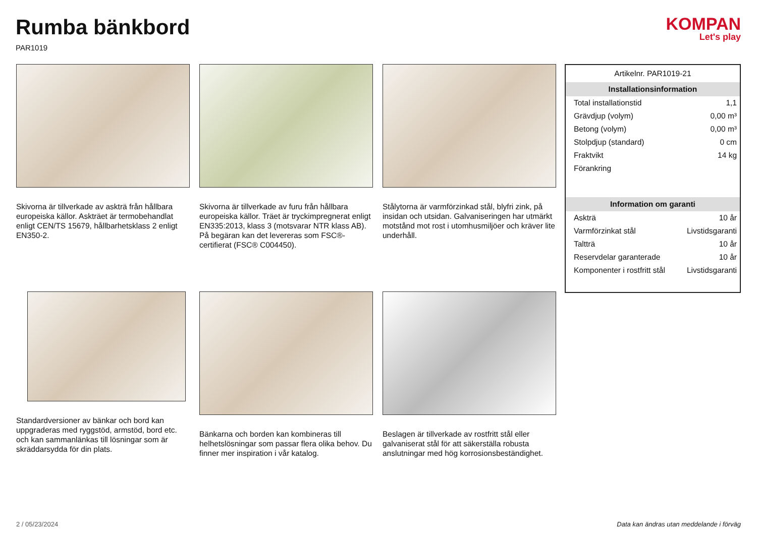Rumba bänkbord
PAR1019
KOMPAN
Let's play
Skivorna är tillverkade av askträ från hållbara europeiska källor. Askträet är termobehandlat enligt CEN/TS 15679, hållbarhetsklass 2 enligt EN350-2.
Skivorna är tillverkade av furu från hållbara europeiska källor. Träet är tryckimpregnerat enligt EN335:2013, klass 3 (motsvarar NTR klass AB). På begäran kan det levereras som FSC®-certifierat (FSC® C004450).
Stålytorna är varmförzinkad stål, blyfri zink, på insidan och utsidan. Galvaniseringen har utmärkt motstånd mot rost i utomhusmiljöer och kräver lite underhåll.
Standardversioner av bänkar och bord kan uppgraderas med ryggstöd, armstöd, bord etc. och kan sammanlänkas till lösningar som är skräddarsydda för din plats.
Bänkarna och borden kan kombineras till helhetslösningar som passar flera olika behov. Du finner mer inspiration i vår katalog.
Beslagen är tillverkade av rostfritt stål eller galvaniserat stål för att säkerställa robusta anslutningar med hög korrosionsbeständighet.
Artikelnr. PAR1019-21
Installationsinformation
| Total installationstid | 1,1 |
| Grävdjup (volym) | 0,00 m³ |
| Betong (volym) | 0,00 m³ |
| Stolpdjup (standard) | 0 cm |
| Fraktvikt | 14 kg |
| Förankring | |
Information om garanti
| Askträ | 10 år |
| Varmförzinkat stål | Livstidsgaranti |
| Taltträ | 10 år |
| Reservdelar garanterade | 10 år |
| Komponenter i rostfritt stål | Livstidsgaranti |
2 / 05/23/2024 Data kan ändras utan meddelande i förväg